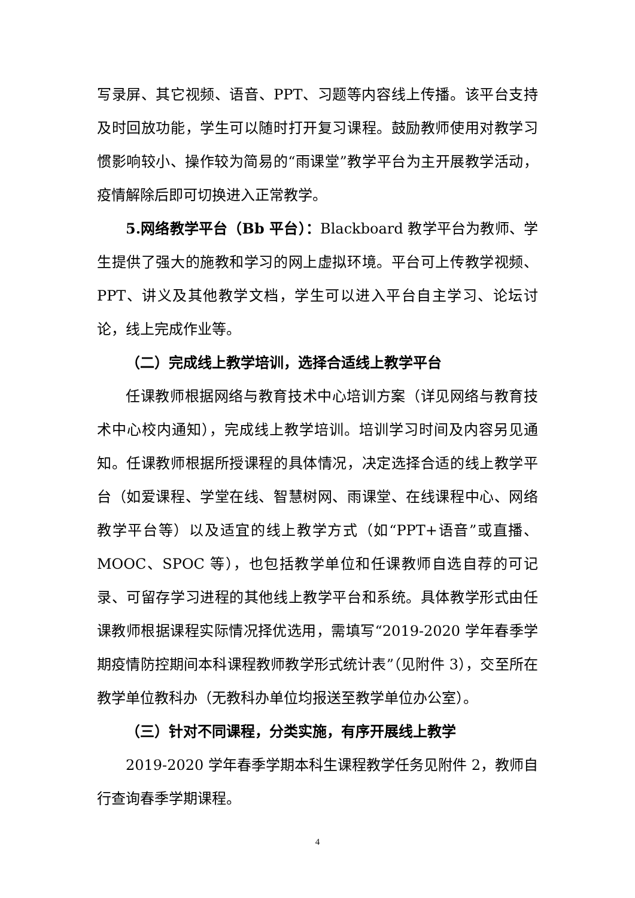写录屏、其它视频、语音、PPT、习题等内容线上传播。该平台支持及时回放功能，学生可以随时打开复习课程。鼓励教师使用对教学习惯影响较小、操作较为简易的“雨课堂”教学平台为主开展教学活动，疫情解除后即可切换进入正常教学。
5.网络教学平台（Bb 平台）：Blackboard 教学平台为教师、学生提供了强大的施教和学习的网上虚拟环境。平台可上传教学视频、PPT、讲义及其他教学文档，学生可以进入平台自主学习、论坛讨论，线上完成作业等。
（二）完成线上教学培训，选择合适线上教学平台
任课教师根据网络与教育技术中心培训方案（详见网络与教育技术中心校内通知），完成线上教学培训。培训学习时间及内容另见通知。任课教师根据所授课程的具体情况，决定选择合适的线上教学平台（如爱课程、学堂在线、智慧树网、雨课堂、在线课程中心、网络教学平台等）以及适宜的线上教学方式（如“PPT+语音”或直播、MOOC、SPOC 等），也包括教学单位和任课教师自选自荐的可记录、可留存学习进程的其他线上教学平台和系统。具体教学形式由任课教师根据课程实际情况择优选用，需填写“2019-2020 学年春季学期疫情防控期间本科课程教师教学形式统计表”（见附件 3），交至所在教学单位教科办（无教科办单位均报送至教学单位办公室）。
（三）针对不同课程，分类实施，有序开展线上教学
2019-2020 学年春季学期本科生课程教学任务见附件 2，教师自行查询春季学期课程。
4